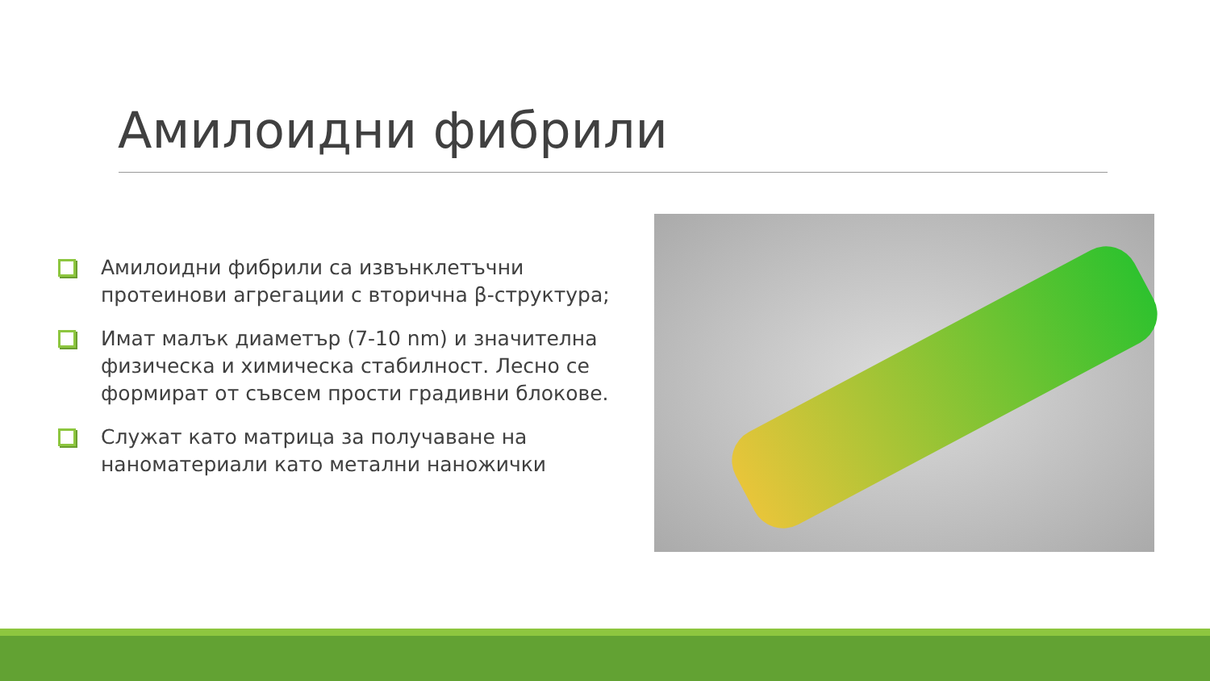Амилоидни фибрили
Амилоидни фибрили са извънклетъчни протеинови агрегации с вторична β-структура;
Имат малък диаметър (7-10 nm) и значителна физическа и химическа стабилност. Лесно се формират от съвсем прости градивни блокове.
Служат като матрица за получаване на наноматериали като метални наножички